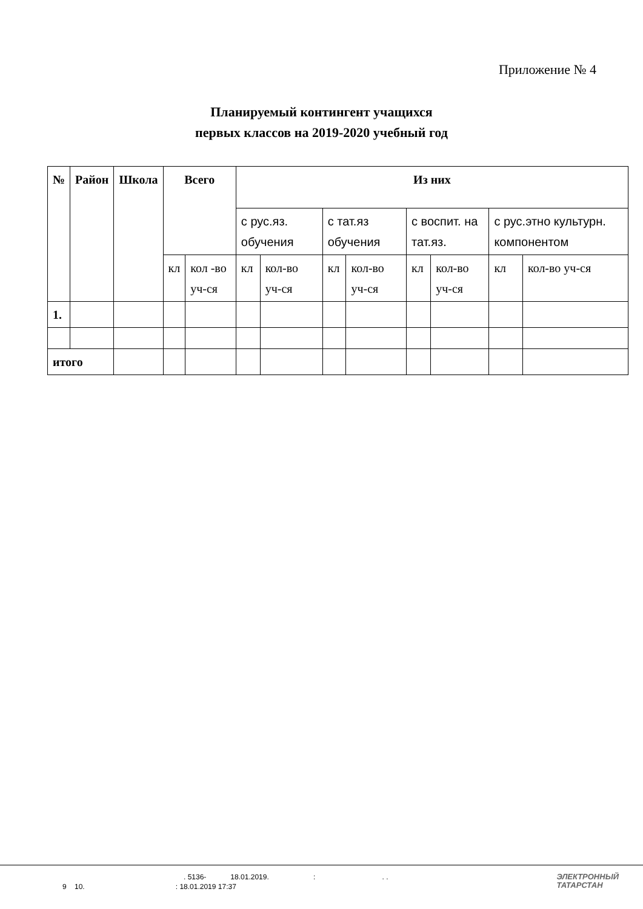Приложение № 4
Планируемый контингент учащихся
первых классов на 2019-2020 учебный год
| № | Район | Школа | Всего | | Из них | | | | | | | |
| --- | --- | --- | --- | --- | --- | --- | --- | --- | --- | --- | --- | --- |
| | | | | | с рус.яз. обучения | | с тат.яз обучения | | с воспит. на тат.яз. | | с рус.этно культурн. компонентом | |
| | | | кл | кол -во уч-ся | кл | кол-во уч-ся | кл | кол-во уч-ся | кл | кол-во уч-ся | кл | кол-во уч-ся |
| 1. | | | | | | | | | | | | |
| итого | | | | | | | | | | | | |
. 5136- 18.01.2019. : . .
9 10. : 18.01.2019 17:37
ЭЛЕКТРОННЫЙ
ТАТАРСТАН